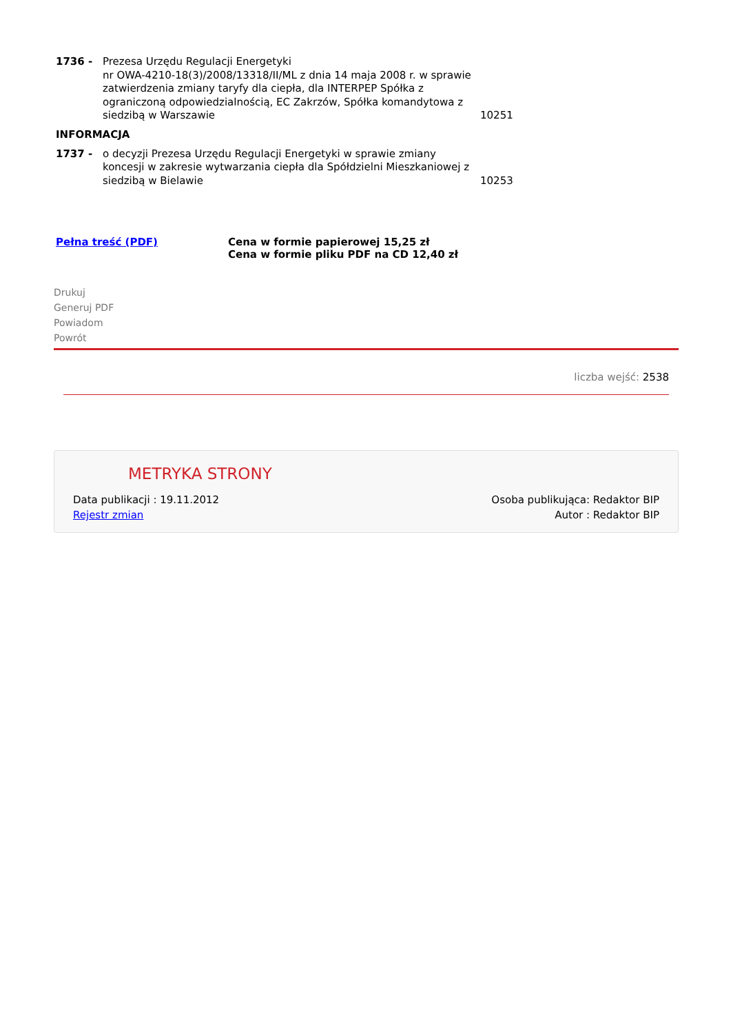| 1736 - | Prezesa Urzędu Regulacji Energetyki nr OWA-4210-18(3)/2008/13318/II/ML z dnia 14 maja 2008 r. w sprawie zatwierdzenia zmiany taryfy dla ciepła, dla INTERPEP Spółka z ograniczoną odpowiedzialnością, EC Zakrzów, Spółka komandytowa z siedzibą w Warszawie | 10251 |
INFORMACJA
| 1737 - | o decyzji Prezesa Urzędu Regulacji Energetyki w sprawie zmiany koncesji w zakresie wytwarzania ciepła dla Spółdzielni Mieszkaniowej z siedzibą w Bielawie | 10253 |
Pełna treść (PDF) Cena w formie papierowej 15,25 zł
Cena w formie pliku PDF na CD 12,40 zł
Drukuj
Generuj PDF
Powiadom
Powrót
liczba wejść: 2538
METRYKA STRONY
Data publikacji : 19.11.2012 Osoba publikująca: Redaktor BIP
Rejestr zmian Autor : Redaktor BIP